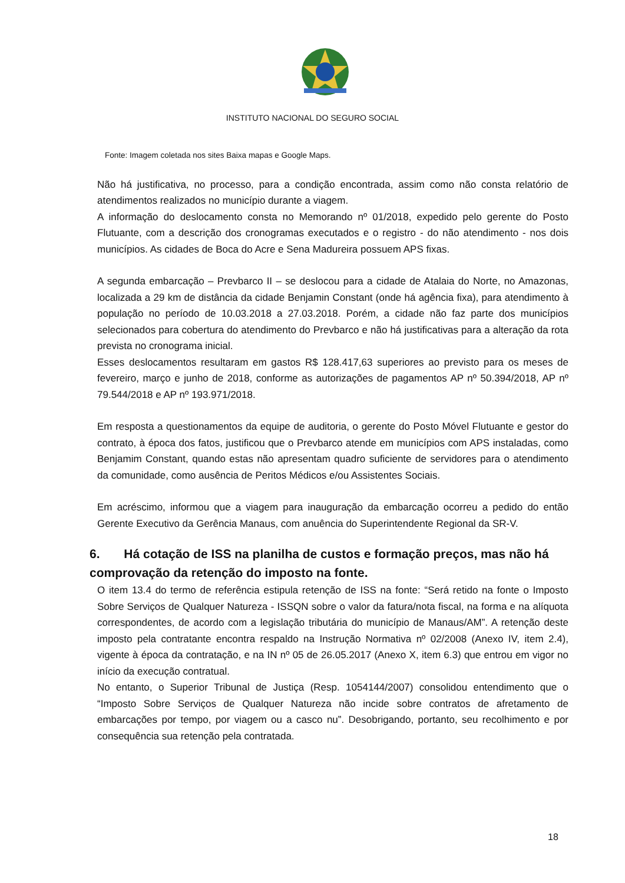INSTITUTO NACIONAL DO SEGURO SOCIAL
Fonte: Imagem coletada nos sites Baixa mapas e Google Maps.
Não há justificativa, no processo, para a condição encontrada, assim como não consta relatório de atendimentos realizados no município durante a viagem.
A informação do deslocamento consta no Memorando nº 01/2018, expedido pelo gerente do Posto Flutuante, com a descrição dos cronogramas executados e o registro - do não atendimento - nos dois municípios. As cidades de Boca do Acre e Sena Madureira possuem APS fixas.
A segunda embarcação – Prevbarco II – se deslocou para a cidade de Atalaia do Norte, no Amazonas, localizada a 29 km de distância da cidade Benjamin Constant (onde há agência fixa), para atendimento à população no período de 10.03.2018 a 27.03.2018. Porém, a cidade não faz parte dos municípios selecionados para cobertura do atendimento do Prevbarco e não há justificativas para a alteração da rota prevista no cronograma inicial.
Esses deslocamentos resultaram em gastos R$ 128.417,63 superiores ao previsto para os meses de fevereiro, março e junho de 2018, conforme as autorizações de pagamentos AP nº 50.394/2018, AP nº 79.544/2018 e AP nº 193.971/2018.
Em resposta a questionamentos da equipe de auditoria, o gerente do Posto Móvel Flutuante e gestor do contrato, à época dos fatos, justificou que o Prevbarco atende em municípios com APS instaladas, como Benjamim Constant, quando estas não apresentam quadro suficiente de servidores para o atendimento da comunidade, como ausência de Peritos Médicos e/ou Assistentes Sociais.
Em acréscimo, informou que a viagem para inauguração da embarcação ocorreu a pedido do então Gerente Executivo da Gerência Manaus, com anuência do Superintendente Regional da SR-V.
6. Há cotação de ISS na planilha de custos e formação preços, mas não há comprovação da retenção do imposto na fonte.
O item 13.4 do termo de referência estipula retenção de ISS na fonte: “Será retido na fonte o Imposto Sobre Serviços de Qualquer Natureza - ISSQN sobre o valor da fatura/nota fiscal, na forma e na alíquota correspondentes, de acordo com a legislação tributária do município de Manaus/AM”. A retenção deste imposto pela contratante encontra respaldo na Instrução Normativa nº 02/2008 (Anexo IV, item 2.4), vigente à época da contratação, e na IN nº 05 de 26.05.2017 (Anexo X, item 6.3) que entrou em vigor no início da execução contratual.
No entanto, o Superior Tribunal de Justiça (Resp. 1054144/2007) consolidou entendimento que o “Imposto Sobre Serviços de Qualquer Natureza não incide sobre contratos de afretamento de embarcações por tempo, por viagem ou a casco nu”. Desobrigando, portanto, seu recolhimento e por consequência sua retenção pela contratada.
18